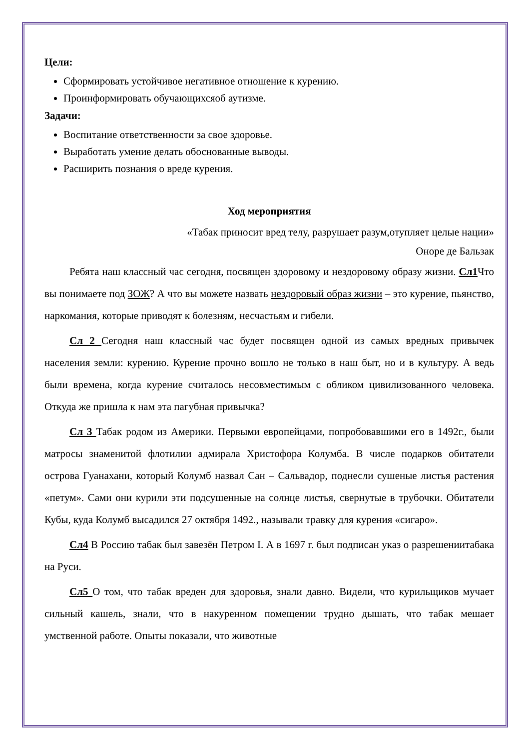Цели:
Сформировать устойчивое негативное отношение к курению.
Проинформировать обучающихсяоб аутизме.
Задачи:
Воспитание ответственности за свое здоровье.
Выработать умение делать обоснованные выводы.
Расширить познания о вреде курения.
Ход мероприятия
«Табак приносит вред телу, разрушает разум,отупляет целые нации»
Оноре де Бальзак
Ребята наш классный час сегодня, посвящен здоровому и нездоровому образу жизни. Сл1 Что вы понимаете под ЗОЖ? А что вы можете назвать нездоровый образ жизни – это курение, пьянство, наркомания, которые приводят к болезням, несчастьям и гибели.
Сл 2 Сегодня наш классный час будет посвящен одной из самых вредных привычек населения земли: курению. Курение прочно вошло не только в наш быт, но и в культуру. А ведь были времена, когда курение считалось несовместимым с обликом цивилизованного человека. Откуда же пришла к нам эта пагубная привычка?
Сл 3 Табак родом из Америки. Первыми европейцами, попробовавшими его в 1492г., были матросы знаменитой флотилии адмирала Христофора Колумба. В числе подарков обитатели острова Гуанахани, который Колумб назвал Сан – Сальвадор, поднесли сушеные листья растения «петум». Сами они курили эти подсушенные на солнце листья, свернутые в трубочки. Обитатели Кубы, куда Колумб высадился 27 октября 1492., называли травку для курения «сигаро».
Сл4 В Россию табак был завезён Петром I. А в 1697 г. был подписан указ о разрешениитабака на Руси.
Сл5 О том, что табак вреден для здоровья, знали давно. Видели, что курильщиков мучает сильный кашель, знали, что в накуренном помещении трудно дышать, что табак мешает умственной работе. Опыты показали, что животные